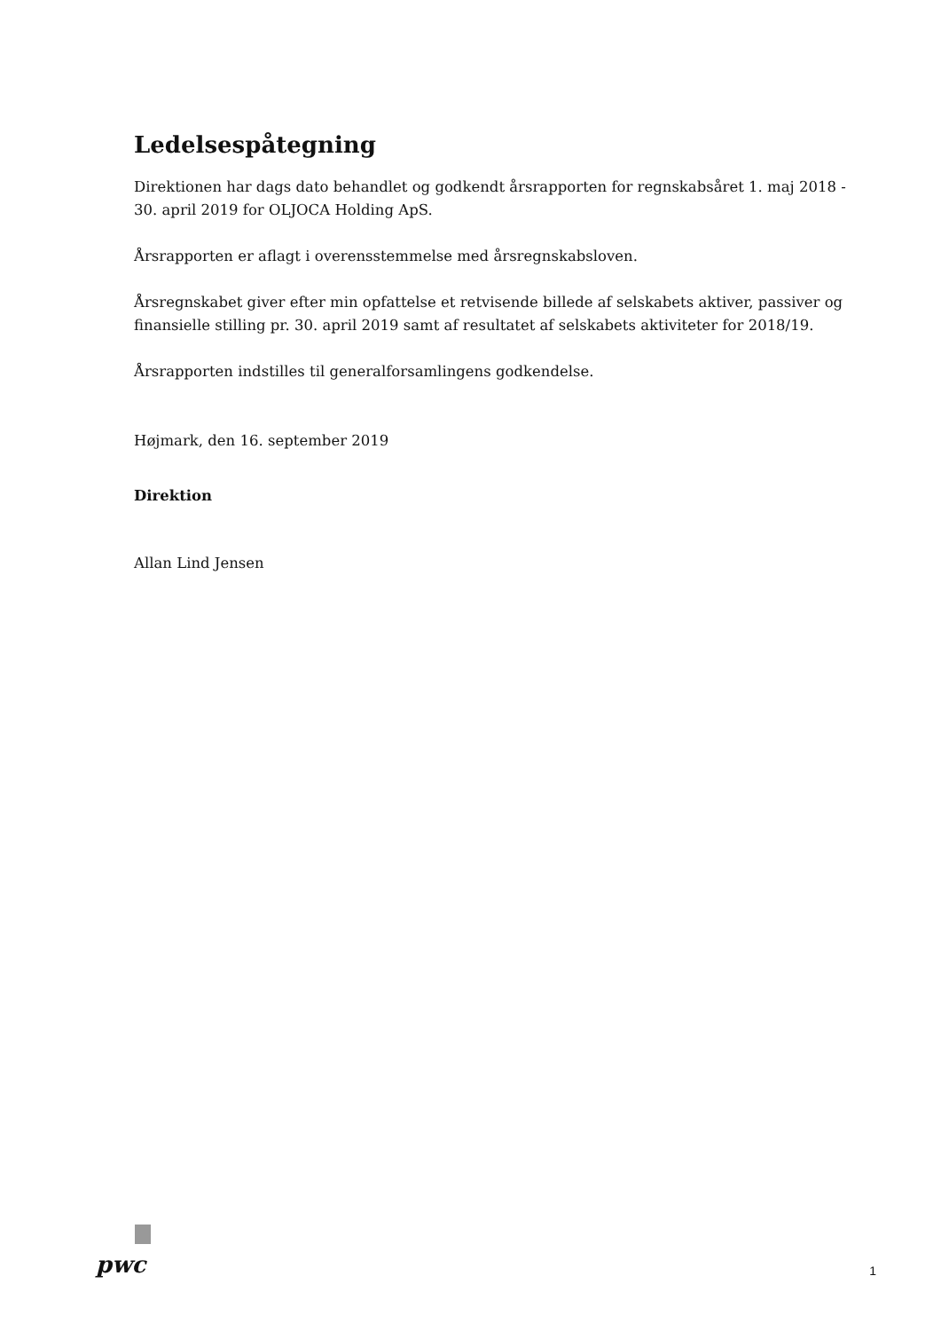Ledelsespåtegning
Direktionen har dags dato behandlet og godkendt årsrapporten for regnskabsåret 1. maj 2018 - 30. april 2019 for OLJOCA Holding ApS.
Årsrapporten er aflagt i overensstemmelse med årsregnskabsloven.
Årsregnskabet giver efter min opfattelse et retvisende billede af selskabets aktiver, passiver og finansielle stilling pr. 30. april 2019 samt af resultatet af selskabets aktiviteter for 2018/19.
Årsrapporten indstilles til generalforsamlingens godkendelse.
Højmark, den 16. september 2019
Direktion
Allan Lind Jensen
pwc
1